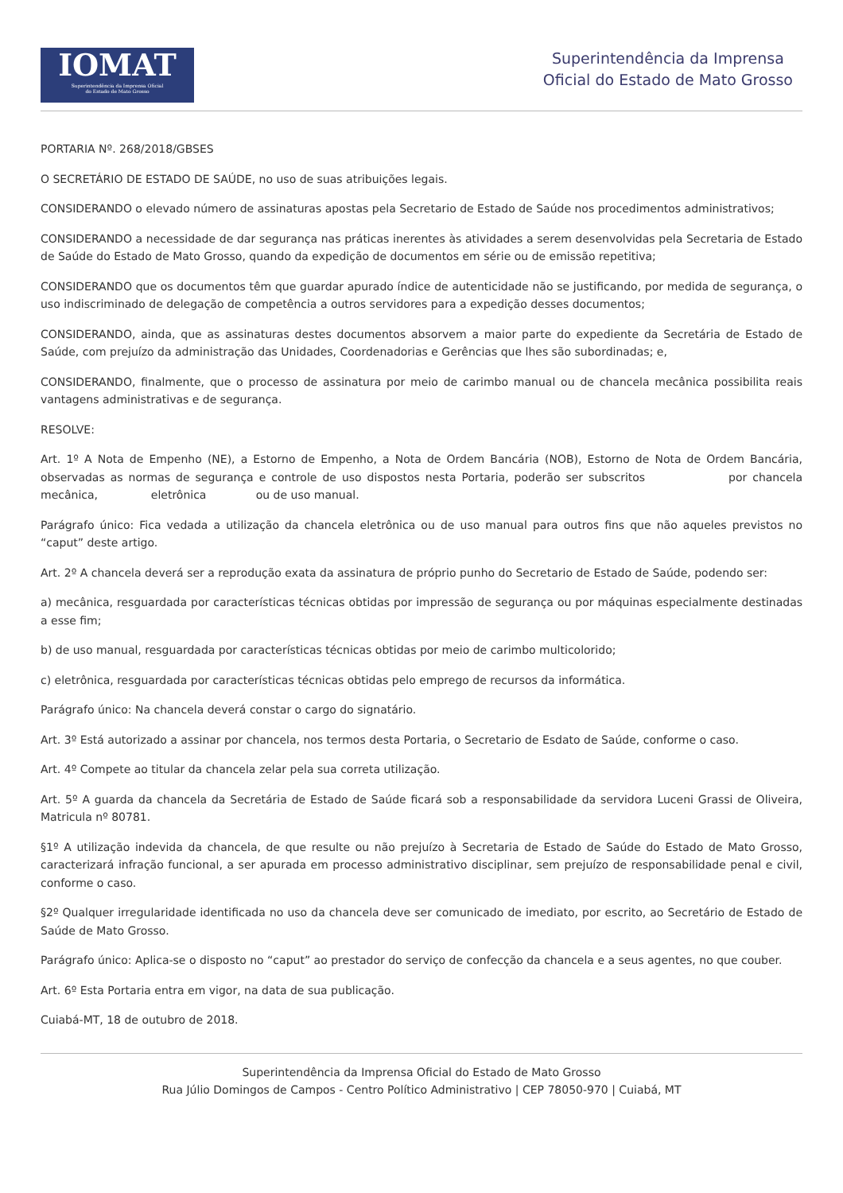IOMAT
Superintendência da Imprensa Oficial
do Estado de Mato Grosso
Superintendência da Imprensa
Oficial do Estado de Mato Grosso
PORTARIA Nº. 268/2018/GBSES
O SECRETÁRIO DE ESTADO DE SAÚDE, no uso de suas atribuições legais.
CONSIDERANDO o elevado número de assinaturas apostas pela Secretario de Estado de Saúde nos procedimentos administrativos;
CONSIDERANDO a necessidade de dar segurança nas práticas inerentes às atividades a serem desenvolvidas pela Secretaria de Estado de Saúde do Estado de Mato Grosso, quando da expedição de documentos em série ou de emissão repetitiva;
CONSIDERANDO que os documentos têm que guardar apurado índice de autenticidade não se justificando, por medida de segurança, o uso indiscriminado de delegação de competência a outros servidores para a expedição desses documentos;
CONSIDERANDO, ainda, que as assinaturas destes documentos absorvem a maior parte do expediente da Secretária de Estado de Saúde, com prejuízo da administração das Unidades, Coordenadorias e Gerências que lhes são subordinadas; e,
CONSIDERANDO, finalmente, que o processo de assinatura por meio de carimbo manual ou de chancela mecânica possibilita reais vantagens administrativas e de segurança.
RESOLVE:
Art. 1º A Nota de Empenho (NE), a Estorno de Empenho, a Nota de Ordem Bancária (NOB), Estorno de Nota de Ordem Bancária, observadas as normas de segurança e controle de uso dispostos nesta Portaria, poderão ser subscritos por chancela mecânica, eletrônica ou de uso manual.
Parágrafo único: Fica vedada a utilização da chancela eletrônica ou de uso manual para outros fins que não aqueles previstos no “caput” deste artigo.
Art. 2º A chancela deverá ser a reprodução exata da assinatura de próprio punho do Secretario de Estado de Saúde, podendo ser:
a) mecânica, resguardada por características técnicas obtidas por impressão de segurança ou por máquinas especialmente destinadas a esse fim;
b) de uso manual, resguardada por características técnicas obtidas por meio de carimbo multicolorido;
c) eletrônica, resguardada por características técnicas obtidas pelo emprego de recursos da informática.
Parágrafo único: Na chancela deverá constar o cargo do signatário.
Art. 3º Está autorizado a assinar por chancela, nos termos desta Portaria, o Secretario de Esdato de Saúde, conforme o caso.
Art. 4º Compete ao titular da chancela zelar pela sua correta utilização.
Art. 5º A guarda da chancela da Secretária de Estado de Saúde ficará sob a responsabilidade da servidora Luceni Grassi de Oliveira, Matricula nº 80781.
§1º A utilização indevida da chancela, de que resulte ou não prejuízo à Secretaria de Estado de Saúde do Estado de Mato Grosso, caracterizará infração funcional, a ser apurada em processo administrativo disciplinar, sem prejuízo de responsabilidade penal e civil, conforme o caso.
§2º Qualquer irregularidade identificada no uso da chancela deve ser comunicado de imediato, por escrito, ao Secretário de Estado de Saúde de Mato Grosso.
Parágrafo único: Aplica-se o disposto no “caput” ao prestador do serviço de confecção da chancela e a seus agentes, no que couber.
Art. 6º Esta Portaria entra em vigor, na data de sua publicação.
Cuiabá-MT, 18 de outubro de 2018.
Superintendência da Imprensa Oficial do Estado de Mato Grosso
Rua Júlio Domingos de Campos - Centro Político Administrativo | CEP 78050-970 | Cuiabá, MT